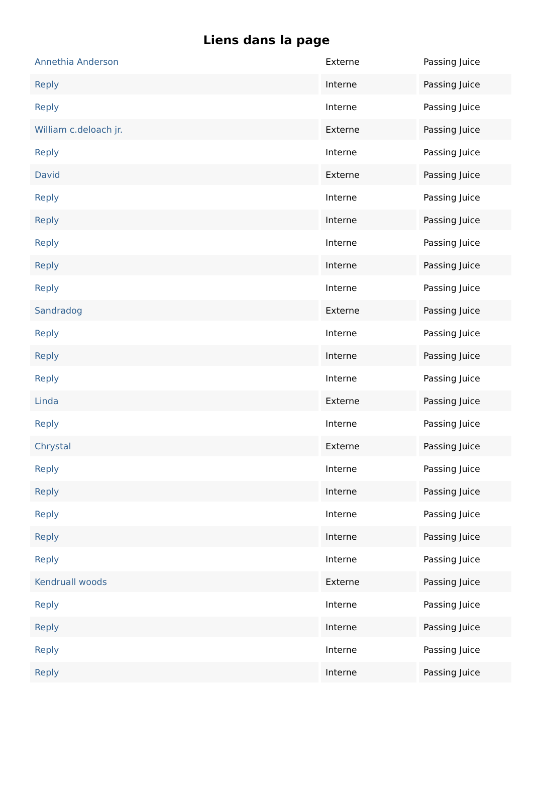Liens dans la page
| Annethia Anderson | Externe | Passing Juice |
| Reply | Interne | Passing Juice |
| Reply | Interne | Passing Juice |
| William c.deloach jr. | Externe | Passing Juice |
| Reply | Interne | Passing Juice |
| David | Externe | Passing Juice |
| Reply | Interne | Passing Juice |
| Reply | Interne | Passing Juice |
| Reply | Interne | Passing Juice |
| Reply | Interne | Passing Juice |
| Reply | Interne | Passing Juice |
| Sandradog | Externe | Passing Juice |
| Reply | Interne | Passing Juice |
| Reply | Interne | Passing Juice |
| Reply | Interne | Passing Juice |
| Linda | Externe | Passing Juice |
| Reply | Interne | Passing Juice |
| Chrystal | Externe | Passing Juice |
| Reply | Interne | Passing Juice |
| Reply | Interne | Passing Juice |
| Reply | Interne | Passing Juice |
| Reply | Interne | Passing Juice |
| Reply | Interne | Passing Juice |
| Kendruall woods | Externe | Passing Juice |
| Reply | Interne | Passing Juice |
| Reply | Interne | Passing Juice |
| Reply | Interne | Passing Juice |
| Reply | Interne | Passing Juice |